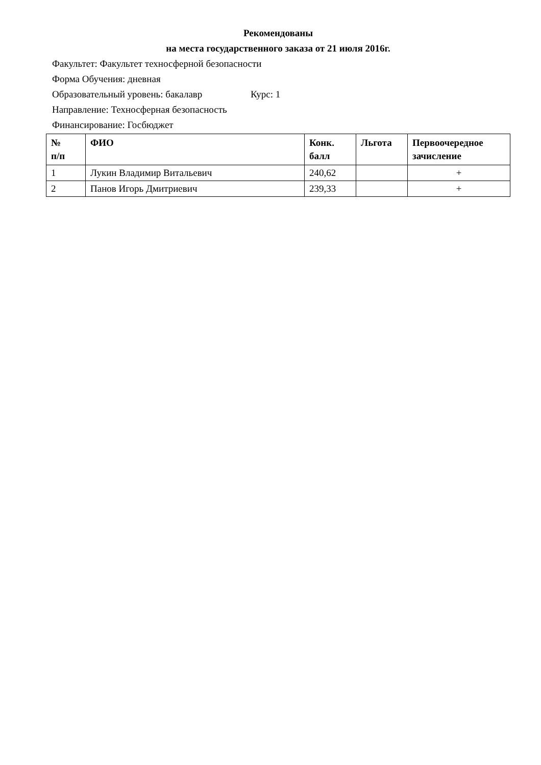Рекомендованы
на места государственного заказа от 21 июля 2016г.
Факультет: Факультет техносферной безопасности
Форма Обучения: дневная
Образовательный уровень: бакалавр Курс: 1
Направление: Техносферная безопасность
Финансирование: Госбюджет
| № п/п | ФИО | Конк. балл | Льгота | Первоочередное зачисление |
| --- | --- | --- | --- | --- |
| 1 | Лукин Владимир Витальевич | 240,62 | | + |
| 2 | Панов Игорь Дмитриевич | 239,33 | | + |